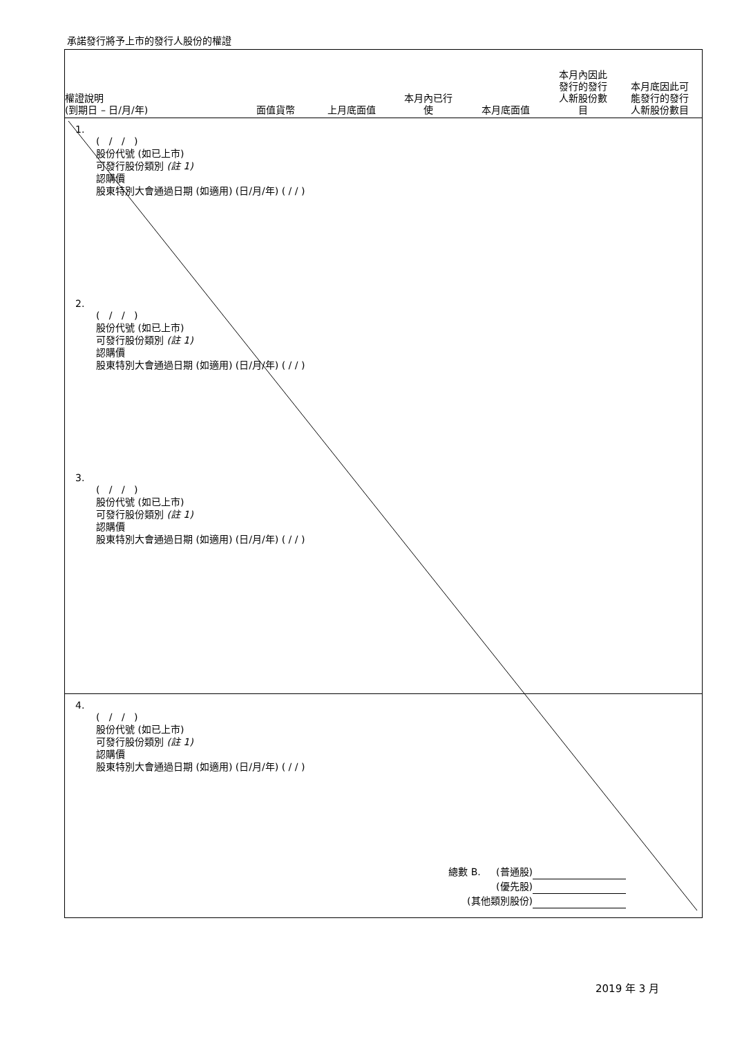承諾發行將予上市的發行人股份的權證
權證說明
(到期日 – 日/月/年)
面值貨幣
上月底面值
本月內已行
使
本月底面值
本月內因此
發行的發行
人新股份數
目
本月底因此可
能發行的發行
人新股份數目
1.
( / / )
股份代號 (如已上市)
可發行股份類別 (註 1)
認購價
股東特別大會通過日期 (如適用) (日/月/年) ( / / )
2.
( / / )
股份代號 (如已上市)
可發行股份類別 (註 1)
認購價
股東特別大會通過日期 (如適用) (日/月/年) ( / / )
3.
( / / )
股份代號 (如已上市)
可發行股份類別 (註 1)
認購價
股東特別大會通過日期 (如適用) (日/月/年) ( / / )
4.
( / / )
股份代號 (如已上市)
可發行股份類別 (註 1)
認購價
股東特別大會通過日期 (如適用) (日/月/年) ( / / )
總數 B. (普通股)
(優先股)
(其他類別股份)
2019 年 3 月